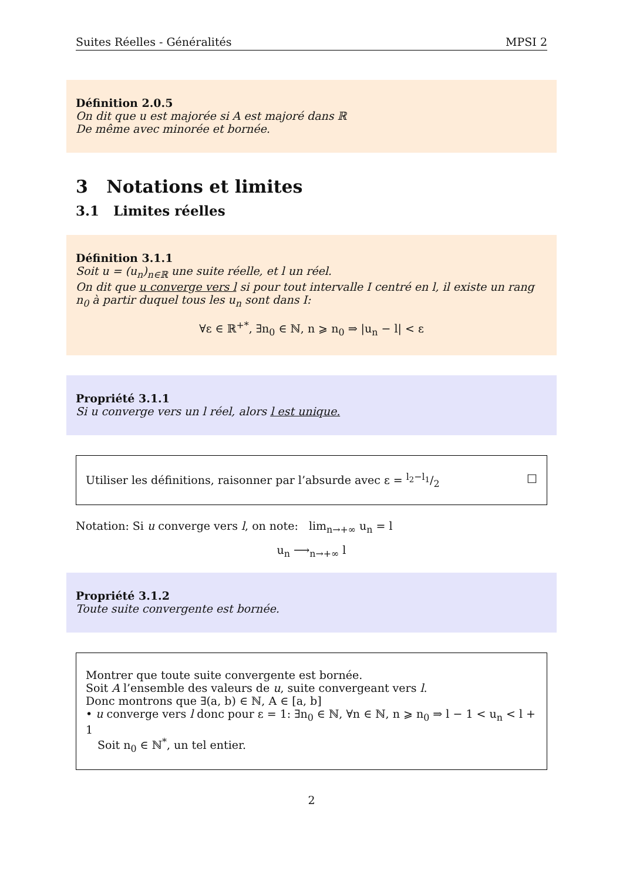Suites Réelles - Généralités MPSI 2
Définition 2.0.5
On dit que u est majorée si A est majoré dans ℝ
De même avec minorée et bornée.
3 Notations et limites
3.1 Limites réelles
Définition 3.1.1
Soit u = (u<sub>n</sub>)<sub>n∈ℝ</sub> une suite réelle, et l un réel.
On dit que u converge vers l si pour tout intervalle I centré en l, il existe un rang n<sub>0</sub> à partir duquel tous les u<sub>n</sub> sont dans I:
∀ε ∈ ℝ<sup>+*</sup>, ∃n<sub>0</sub> ∈ ℕ, n ⩾ n<sub>0</sub> ⇒ |u<sub>n</sub> − l| < ε
Propriété 3.1.1
Si u converge vers un l réel, alors l est unique.
Utiliser les définitions, raisonner par l’absurde avec ε = l<sub>2</sub>−l<sub>1</sub>/2 □
Notation: Si u converge vers l, on note: lim<sub>n→+∞</sub> u<sub>n</sub> = l
u<sub>n</sub> ⟶<sub>n→+∞</sub> l
Propriété 3.1.2
Toute suite convergente est bornée.
Montrer que toute suite convergente est bornée.
Soit A l’ensemble des valeurs de u, suite convergeant vers l.
Donc montrons que ∃(a, b) ∈ ℕ, A ∈ [a, b]
• u converge vers l donc pour ε = 1: ∃n<sub>0</sub> ∈ ℕ, ∀n ∈ ℕ, n ⩾ n<sub>0</sub> ⇒ l − 1 < u<sub>n</sub> < l + 1
Soit n<sub>0</sub> ∈ ℕ<sup>*</sup>, un tel entier.
2